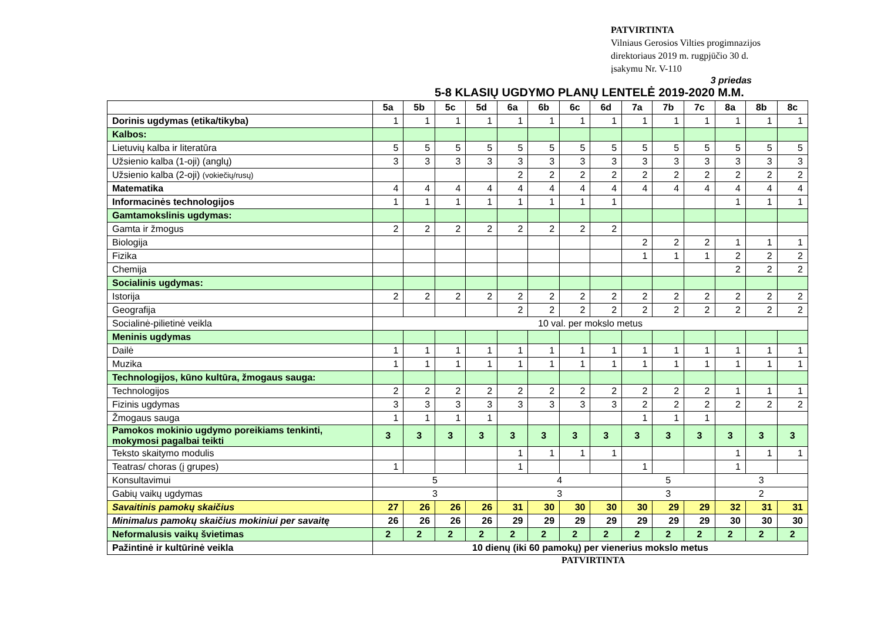PATVIRTINTA
Vilniaus Gerosios Vilties progimnazijos
direktoriaus 2019 m. rugpjūčio 30 d.
įsakymu Nr. V-110
3 priedas
5-8 KLASIŲ UGDYMO PLANŲ LENTELĖ 2019-2020 M.M.
| | 5a | 5b | 5c | 5d | 6a | 6b | 6c | 6d | 7a | 7b | 7c | 8a | 8b | 8c |
| --- | --- | --- | --- | --- | --- | --- | --- | --- | --- | --- | --- | --- | --- | --- |
| Dorinis ugdymas (etika/tikyba) | 1 | 1 | 1 | 1 | 1 | 1 | 1 | 1 | 1 | 1 | 1 | 1 | 1 | 1 |
| Kalbos: | | | | | | | | | | | | | | |
| Lietuvių kalba ir literatūra | 5 | 5 | 5 | 5 | 5 | 5 | 5 | 5 | 5 | 5 | 5 | 5 | 5 | 5 |
| Užsienio kalba (1-oji) (anglų) | 3 | 3 | 3 | 3 | 3 | 3 | 3 | 3 | 3 | 3 | 3 | 3 | 3 | 3 |
| Užsienio kalba (2-oji) (vokiečių/rusų) | | | | | 2 | 2 | 2 | 2 | 2 | 2 | 2 | 2 | 2 | 2 |
| Matematika | 4 | 4 | 4 | 4 | 4 | 4 | 4 | 4 | 4 | 4 | 4 | 4 | 4 | 4 |
| Informacinės technologijos | 1 | 1 | 1 | 1 | 1 | 1 | 1 | 1 | | | | 1 | 1 | 1 |
| Gamtamokslinis ugdymas: | | | | | | | | | | | | | | |
| Gamta ir žmogus | 2 | 2 | 2 | 2 | 2 | 2 | 2 | 2 | | | | | | |
| Biologija | | | | | | | | | 2 | 2 | 2 | 1 | 1 | 1 |
| Fizika | | | | | | | | | 1 | 1 | 1 | 2 | 2 | 2 |
| Chemija | | | | | | | | | | | | 2 | 2 | 2 |
| Socialinis ugdymas: | | | | | | | | | | | | | | |
| Istorija | 2 | 2 | 2 | 2 | 2 | 2 | 2 | 2 | 2 | 2 | 2 | 2 | 2 | 2 |
| Geografija | | | | | 2 | 2 | 2 | 2 | 2 | 2 | 2 | 2 | 2 | 2 |
| Socialinė-pilietinė veikla | 10 val. per mokslo metus | | | | | | | | | | | | | |
| Meninis ugdymas | | | | | | | | | | | | | | |
| Dailė | 1 | 1 | 1 | 1 | 1 | 1 | 1 | 1 | 1 | 1 | 1 | 1 | 1 | 1 |
| Muzika | 1 | 1 | 1 | 1 | 1 | 1 | 1 | 1 | 1 | 1 | 1 | 1 | 1 | 1 |
| Technologijos, kūno kultūra, žmogaus sauga: | | | | | | | | | | | | | | |
| Technologijos | 2 | 2 | 2 | 2 | 2 | 2 | 2 | 2 | 2 | 2 | 2 | 1 | 1 | 1 |
| Fizinis ugdymas | 3 | 3 | 3 | 3 | 3 | 3 | 3 | 3 | 2 | 2 | 2 | 2 | 2 | 2 |
| Žmogaus sauga | 1 | 1 | 1 | 1 | | | | | 1 | 1 | 1 | | | |
| Pamokos mokinio ugdymo poreikiams tenkinti, mokymosi pagalbai teikti | 3 | 3 | 3 | 3 | 3 | 3 | 3 | 3 | 3 | 3 | 3 | 3 | 3 | 3 |
| Teksto skaitymo modulis | | | | | 1 | 1 | 1 | 1 | | | | 1 | 1 | 1 |
| Teatras/ choras (į grupes) | 1 | | | | 1 | | | | 1 | | | 1 | | |
| Konsultavimui | 5 | | | | 4 | | | | 5 | | | 3 | | |
| Gabių vaikų ugdymas | 3 | | | | 3 | | | | 3 | | | 2 | | |
| Savaitinis pamokų skaičius | 27 | 26 | 26 | 26 | 31 | 30 | 30 | 30 | 30 | 29 | 29 | 32 | 31 | 31 |
| Minimalus pamokų skaičius mokiniui per savaitę | 26 | 26 | 26 | 26 | 29 | 29 | 29 | 29 | 29 | 29 | 29 | 30 | 30 | 30 |
| Neformalusis vaikų švietimas | 2 | 2 | 2 | 2 | 2 | 2 | 2 | 2 | 2 | 2 | 2 | 2 | 2 | 2 |
| Pažintinė ir kultūrinė veikla | 10 dienų (iki 60 pamokų) per vienerius mokslo metus | | | | | | | | | | | | | |
PATVIRTINTA